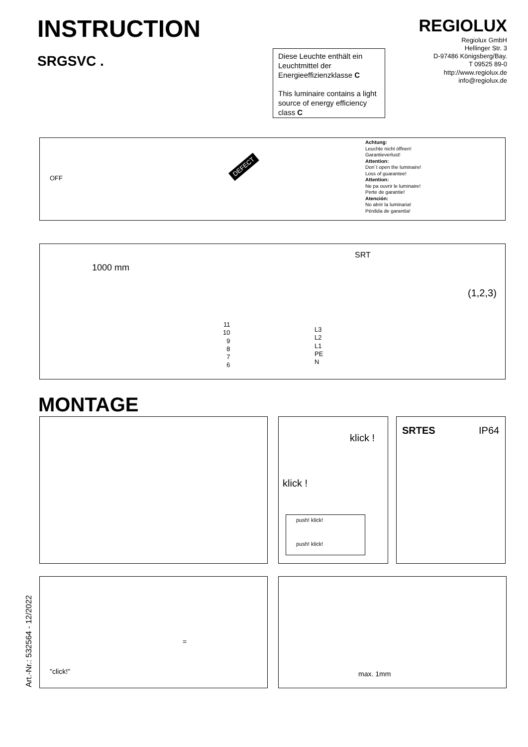INSTRUCTION
SRGSVC .
Diese Leuchte enthält ein Leuchtmittel der Energieeffizienzklasse C
This luminaire contains a light source of energy efficiency class C
REGIOLUX
Regiolux GmbH
Hellinger Str. 3
D-97486 Königsberg/Bay.
T 09525 89-0
http://www.regiolux.de
info@regiolux.de
DEFECT
Achtung:
Leuchte nicht öffnen!
Garantieverlust!
Attention:
Don´t open the luminaire!
Loss of guarantee!
Attention:
Ne pa ouvrir le luminaire!
Perte de garantie!
Atención:
No abrir la luminaria!
Pérdida de garantía!
OFF
1000 mm
SRT
11
10
9
8
7
6
L3
L2
L1
PE
N
(1,2,3)
MONTAGE
klick !
klick !
push! klick!
push! klick!
SRTES IP64
"click!"
=
max. 1mm
Art.-Nr.: 532564 - 12/2022